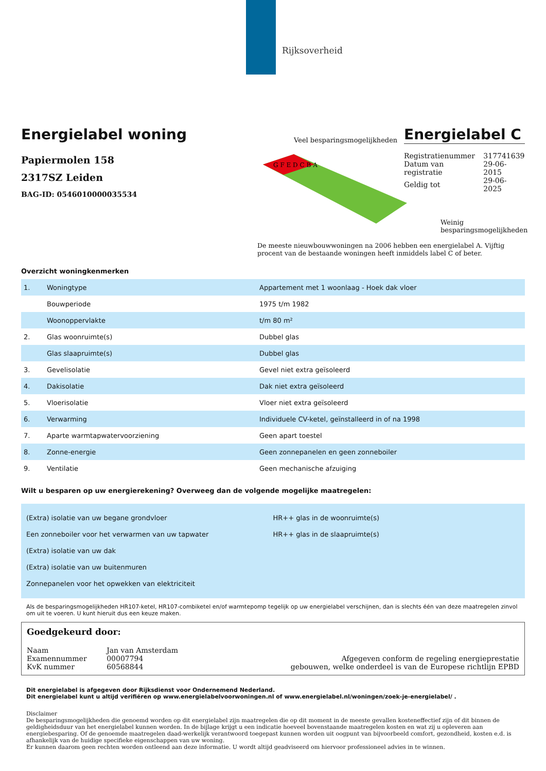Rijksoverheid
Energielabel woning
Papiermolen 158
2317SZ Leiden
BAG-ID: 0546010000035534
Veel besparingsmogelijkheden
Energielabel C
G F E D C B A
| Registratienummer | 317741639 |
| Datum van registratie | 29-06-2015 |
| Geldig tot | 29-06-2025 |
Weinig besparingsmogelijkheden
De meeste nieuwbouwwoningen na 2006 hebben een energielabel A. Vijftig procent van de bestaande woningen heeft inmiddels label C of beter.
Overzicht woningkenmerken
| 1. | Woningtype | Appartement met 1 woonlaag - Hoek dak vloer |
| | Bouwperiode | 1975 t/m 1982 |
| | Woonoppervlakte | t/m 80 m² |
| 2. | Glas woonruimte(s) | Dubbel glas |
| | Glas slaapruimte(s) | Dubbel glas |
| 3. | Gevelisolatie | Gevel niet extra geïsoleerd |
| 4. | Dakisolatie | Dak niet extra geïsoleerd |
| 5. | Vloerisolatie | Vloer niet extra geïsoleerd |
| 6. | Verwarming | Individuele CV-ketel, geïnstalleerd in of na 1998 |
| 7. | Aparte warmtapwatervoorziening | Geen apart toestel |
| 8. | Zonne-energie | Geen zonnepanelen en geen zonneboiler |
| 9. | Ventilatie | Geen mechanische afzuiging |
Wilt u besparen op uw energierekening? Overweeg dan de volgende mogelijke maatregelen:
(Extra) isolatie van uw begane grondvloer
Een zonneboiler voor het verwarmen van uw tapwater
(Extra) isolatie van uw dak
(Extra) isolatie van uw buitenmuren
Zonnepanelen voor het opwekken van elektriciteit
HR++ glas in de woonruimte(s)
HR++ glas in de slaapruimte(s)
Als de besparingsmogelijkheden HR107-ketel, HR107-combiketel en/of warmtepomp tegelijk op uw energielabel verschijnen, dan is slechts één van deze maatregelen zinvol om uit te voeren. U kunt hieruit dus een keuze maken.
Goedgekeurd door:
| Naam | Jan van Amsterdam |
| Examennummer | 00007794 |
| KvK nummer | 60568844 |
Afgegeven conform de regeling energieprestatie
gebouwen, welke onderdeel is van de Europese richtlijn EPBD
Dit energielabel is afgegeven door Rijksdienst voor Ondernemend Nederland.
Dit energielabel kunt u altijd verifiëren op www.energielabelvoorwoningen.nl of www.energielabel.nl/woningen/zoek-je-energielabel/ .
Disclaimer
De besparingsmogelijkheden die genoemd worden op dit energielabel zijn maatregelen die op dit moment in de meeste gevallen kosteneffectief zijn of dit binnen de geldigheidsduur van het energielabel kunnen worden. In de bijlage krijgt u een indicatie hoeveel bovenstaande maatregelen kosten en wat zij u opleveren aan energiebesparing. Of de genoemde maatregelen daad-werkelijk verantwoord toegepast kunnen worden uit oogpunt van bijvoorbeeld comfort, gezondheid, kosten e.d. is afhankelijk van de huidige specifieke eigenschappen van uw woning.
Er kunnen daarom geen rechten worden ontleend aan deze informatie. U wordt altijd geadviseerd om hiervoor professioneel advies in te winnen.